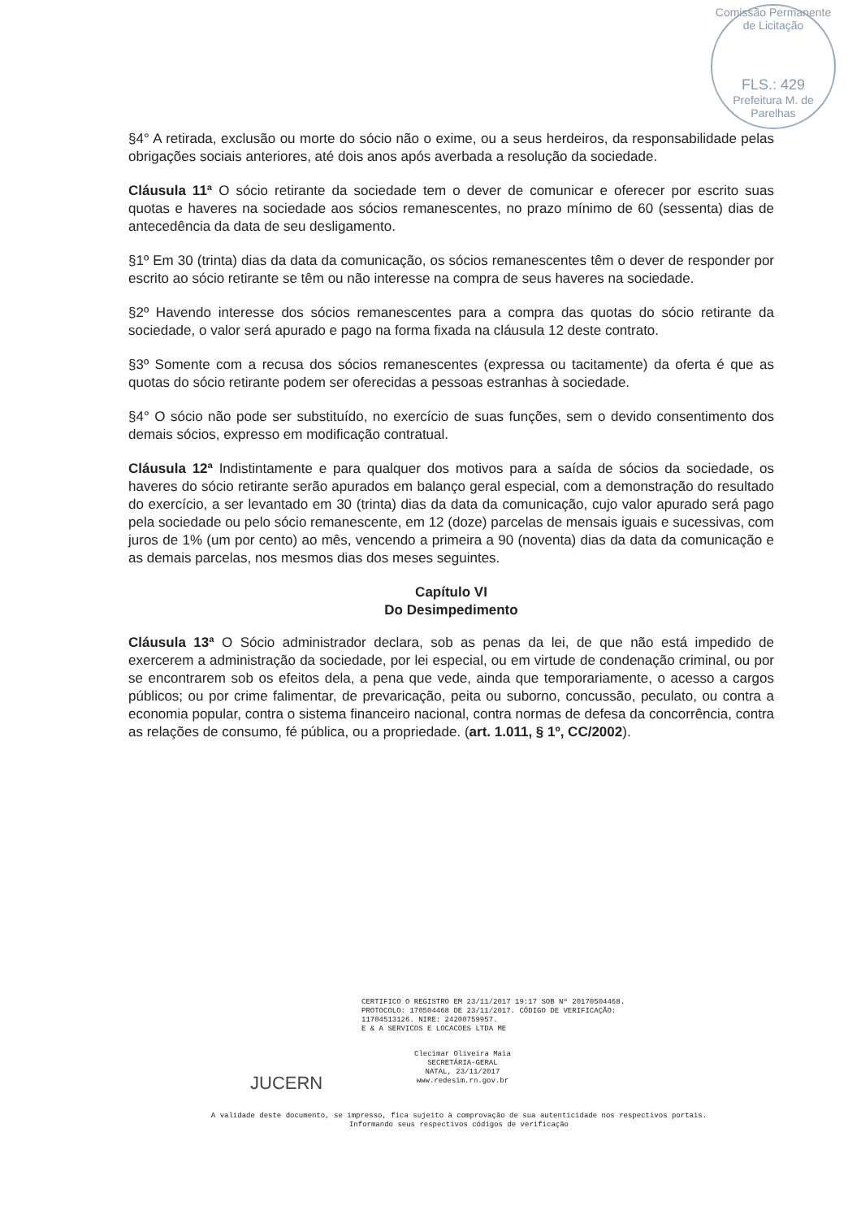Comissão Permanente de Licitação
FLS.: 429
Prefeitura M. de Parelhas
§4° A retirada, exclusão ou morte do sócio não o exime, ou a seus herdeiros, da responsabilidade pelas obrigações sociais anteriores, até dois anos após averbada a resolução da sociedade.
Cláusula 11ª O sócio retirante da sociedade tem o dever de comunicar e oferecer por escrito suas quotas e haveres na sociedade aos sócios remanescentes, no prazo mínimo de 60 (sessenta) dias de antecedência da data de seu desligamento.
§1º Em 30 (trinta) dias da data da comunicação, os sócios remanescentes têm o dever de responder por escrito ao sócio retirante se têm ou não interesse na compra de seus haveres na sociedade.
§2º Havendo interesse dos sócios remanescentes para a compra das quotas do sócio retirante da sociedade, o valor será apurado e pago na forma fixada na cláusula 12 deste contrato.
§3º Somente com a recusa dos sócios remanescentes (expressa ou tacitamente) da oferta é que as quotas do sócio retirante podem ser oferecidas a pessoas estranhas à sociedade.
§4° O sócio não pode ser substituído, no exercício de suas funções, sem o devido consentimento dos demais sócios, expresso em modificação contratual.
Cláusula 12ª Indistintamente e para qualquer dos motivos para a saída de sócios da sociedade, os haveres do sócio retirante serão apurados em balanço geral especial, com a demonstração do resultado do exercício, a ser levantado em 30 (trinta) dias da data da comunicação, cujo valor apurado será pago pela sociedade ou pelo sócio remanescente, em 12 (doze) parcelas de mensais iguais e sucessivas, com juros de 1% (um por cento) ao mês, vencendo a primeira a 90 (noventa) dias da data da comunicação e as demais parcelas, nos mesmos dias dos meses seguintes.
Capítulo VI
Do Desimpedimento
Cláusula 13ª O Sócio administrador declara, sob as penas da lei, de que não está impedido de exercerem a administração da sociedade, por lei especial, ou em virtude de condenação criminal, ou por se encontrarem sob os efeitos dela, a pena que vede, ainda que temporariamente, o acesso a cargos públicos; ou por crime falimentar, de prevaricação, peita ou suborno, concussão, peculato, ou contra a economia popular, contra o sistema financeiro nacional, contra normas de defesa da concorrência, contra as relações de consumo, fé pública, ou a propriedade. (art. 1.011, § 1º, CC/2002).
CERTIFICO O REGISTRO EM 23/11/2017 19:17 SOB Nº 20170504468.
PROTOCOLO: 170504468 DE 23/11/2017. CÓDIGO DE VERIFICAÇÃO:
11704513126. NIRE: 24200759957.
E & A SERVICOS E LOCACOES LTDA ME
Clecimar Oliveira Maia
SECRETÁRIA-GERAL
NATAL, 23/11/2017
www.redesim.rn.gov.br
JUCERN
A validade deste documento, se impresso, fica sujeito à comprovação de sua autenticidade nos respectivos portais.
Informando seus respectivos códigos de verificação